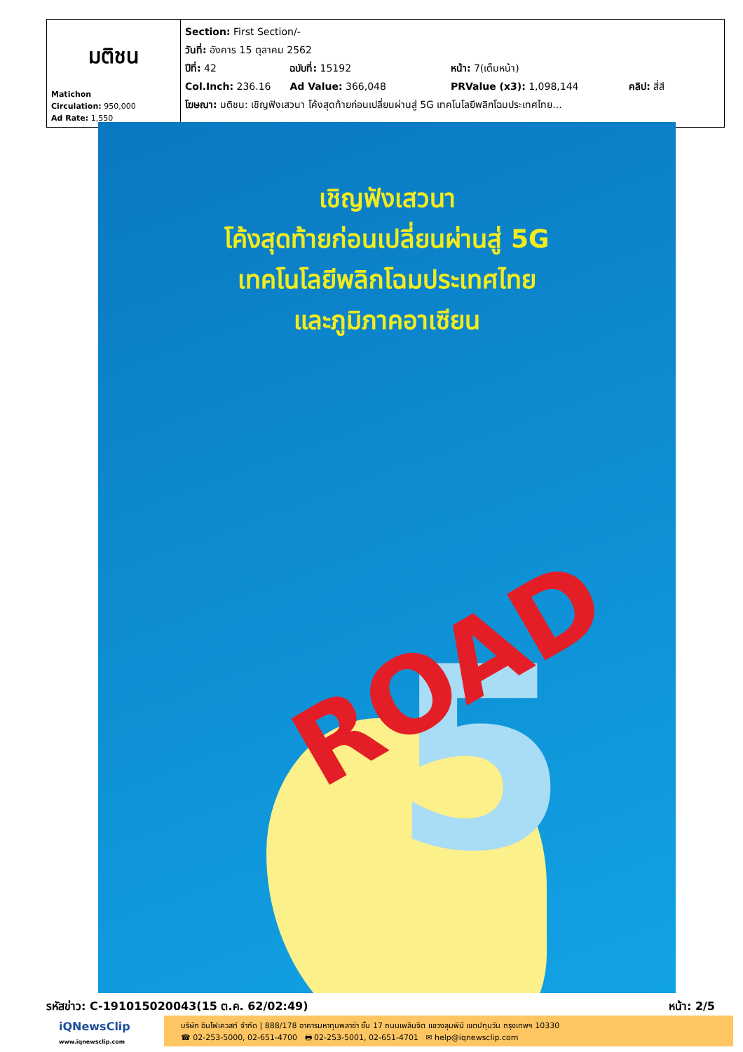| มติชน Matichon Circulation: 950,000 Ad Rate: 1,550 | Section: First Section/- วันที่: อังคาร 15 ตุลาคม 2562 ปีที่: 42 ฉบับที่: 15192 หน้า: 7(เต็มหน้า) Col.Inch: 236.16 Ad Value: 366,048 PRValue (x3): 1,098,144 คลิป: สี่สี โฆษณา: มติชน: เชิญฟังเสวนา โค้งสุดท้ายก่อนเปลี่ยนผ่านสู่ 5G เทคโนโลยีพลิกโฉมประเทศไทย... |
เชิญฟังเสวนา
โค้งสุดท้ายก่อนเปลี่ยนผ่านสู่ 5G
เทคโนโลยีพลิกโฉมประเทศไทย
และภูมิภาคอาเซียน
5
ROAD
รหัสข่าว: C-191015020043(15 ต.ค. 62/02:49) หน้า: 2/5
iQNewsClip
www.iqnewsclip.com
บริษัท อินโฟเควสท์ จำกัด | 888/178 อาคารมหาทุนพลาซ่า ชั้น 17 ถนนเพลินจิต แขวงลุมพินี เขตปทุมวัน กรุงเทพฯ 10330
☎ 02-253-5000, 02-651-4700 🖶 02-253-5001, 02-651-4701 ✉ help@iqnewsclip.com